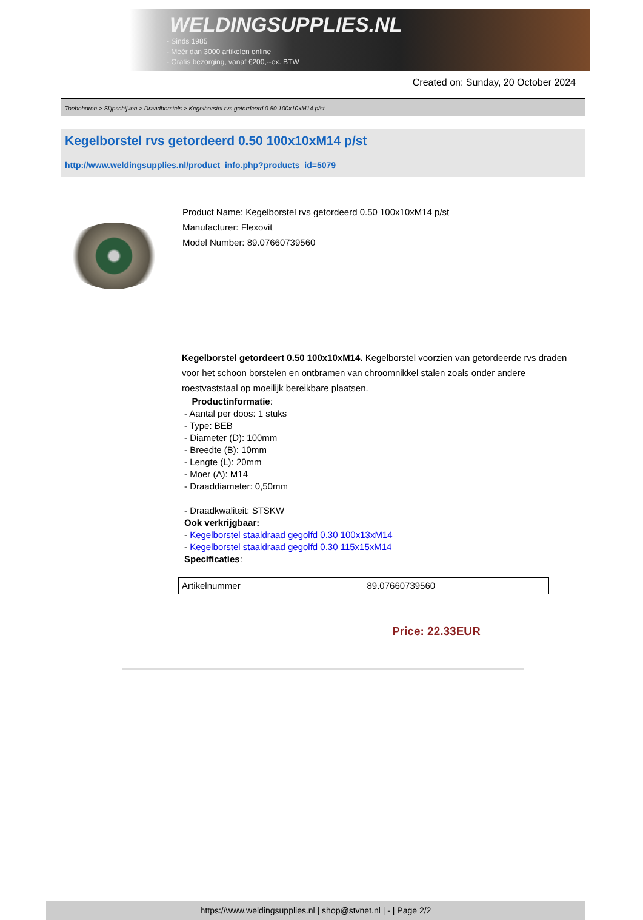WELDINGSUPPLIES.NL
- Sinds 1985
- Méér dan 3000 artikelen online
- Gratis bezorging, vanaf €200,--ex. BTW
Created on: Sunday, 20 October 2024
Toebehoren > Slijpschijven > Draadborstels > Kegelborstel rvs getordeerd 0.50 100x10xM14 p/st
Kegelborstel rvs getordeerd 0.50 100x10xM14 p/st
http://www.weldingsupplies.nl/product_info.php?products_id=5079
Product Name: Kegelborstel rvs getordeerd 0.50 100x10xM14 p/st
Manufacturer: Flexovit
Model Number: 89.07660739560
Kegelborstel getordeert 0.50 100x10xM14. Kegelborstel voorzien van getordeerde rvs draden voor het schoon borstelen en ontbramen van chroomnikkel stalen zoals onder andere roestvaststaal op moeilijk bereikbare plaatsen.
Productinformatie:
- Aantal per doos: 1 stuks
- Type: BEB
- Diameter (D): 100mm
- Breedte (B): 10mm
- Lengte (L): 20mm
- Moer (A): M14
- Draaddiameter: 0,50mm
- Draadkwaliteit: STSKW
Ook verkrijgbaar:
- Kegelborstel staaldraad gegolfd 0.30 100x13xM14
- Kegelborstel staaldraad gegolfd 0.30 115x15xM14
Specificaties:
| Artikelnummer | 89.07660739560 |
Price: 22.33EUR
https://www.weldingsupplies.nl | shop@stvnet.nl | - | Page 2/2